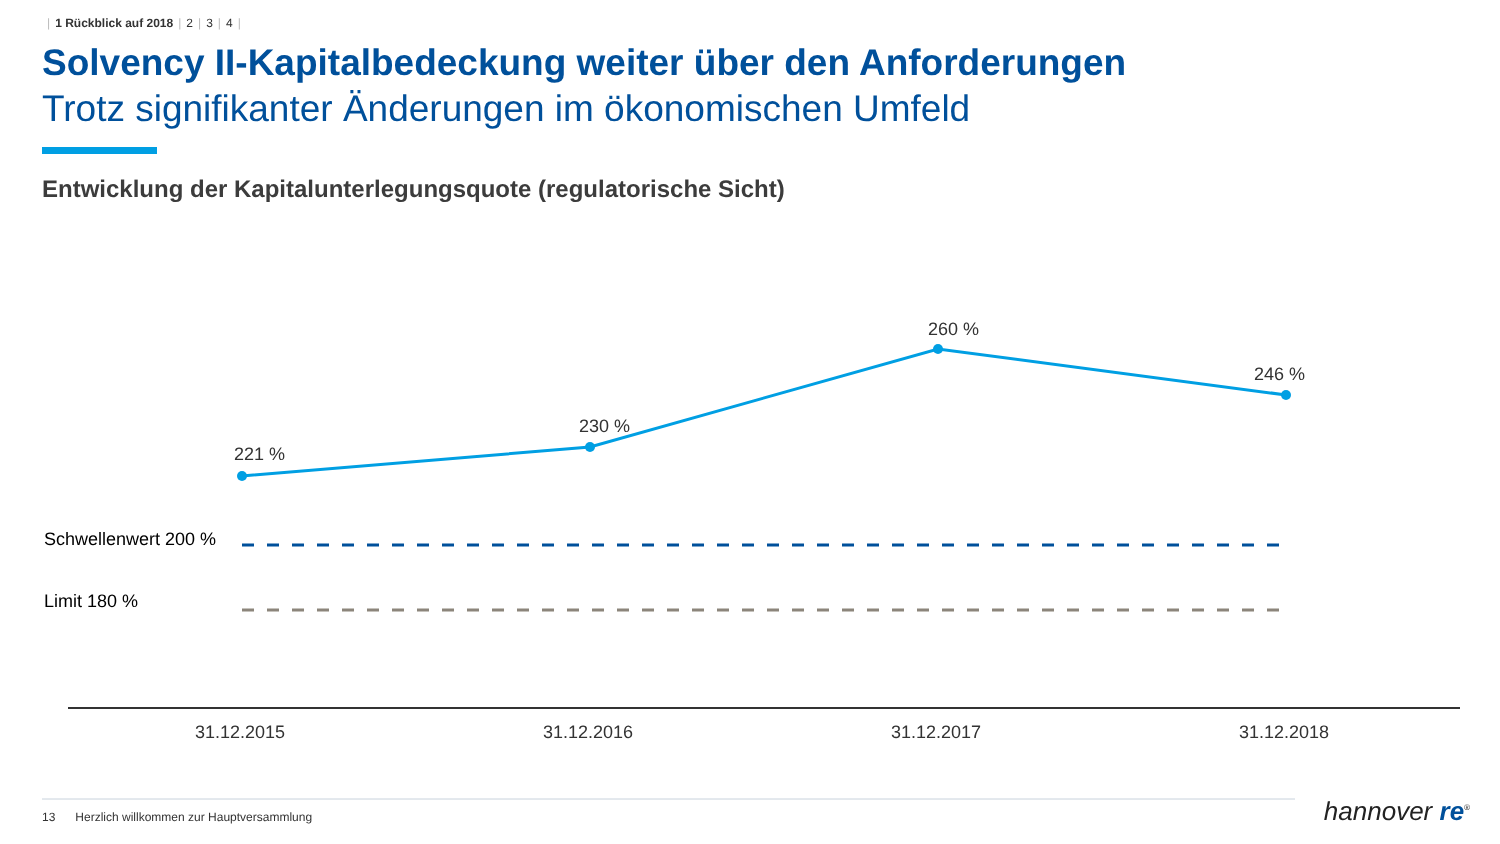| 1 Rückblick auf 2018 | 2 | 3 | 4 |
Solvency II-Kapitalbedeckung weiter über den Anforderungen
Trotz signifikanter Änderungen im ökonomischen Umfeld
Entwicklung der Kapitalunterlegungsquote (regulatorische Sicht)
221 %
230 %
260 %
246 %
Schwellenwert 200 %
Limit 180 %
31.12.2015
31.12.2016
31.12.2017
31.12.2018
13 Herzlich willkommen zur Hauptversammlung
hannover re<sup>®</sup>